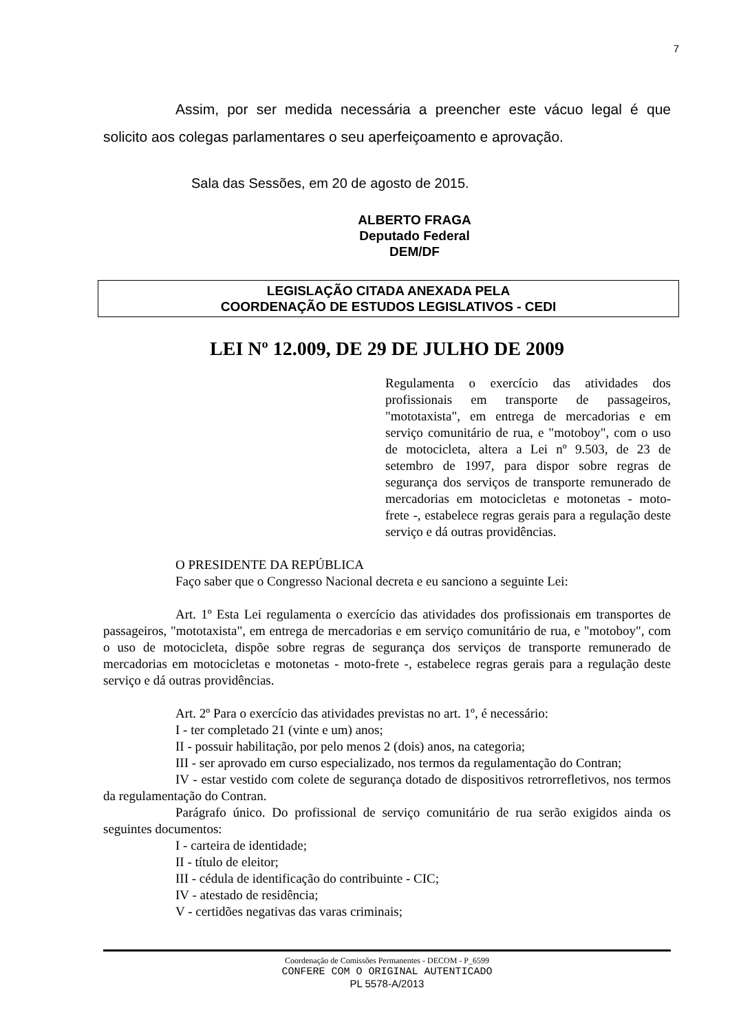7
Assim, por ser medida necessária a preencher este vácuo legal é que solicito aos colegas parlamentares o seu aperfeiçoamento e aprovação.
Sala das Sessões, em 20 de agosto de 2015.
ALBERTO FRAGA
Deputado Federal
DEM/DF
LEGISLAÇÃO CITADA ANEXADA PELA
COORDENAÇÃO DE ESTUDOS LEGISLATIVOS - CEDI
LEI Nº 12.009, DE 29 DE JULHO DE 2009
Regulamenta o exercício das atividades dos profissionais em transporte de passageiros, "mototaxista", em entrega de mercadorias e em serviço comunitário de rua, e "motoboy", com o uso de motocicleta, altera a Lei nº 9.503, de 23 de setembro de 1997, para dispor sobre regras de segurança dos serviços de transporte remunerado de mercadorias em motocicletas e motonetas - moto- frete -, estabelece regras gerais para a regulação deste serviço e dá outras providências.
O PRESIDENTE DA REPÚBLICA
Faço saber que o Congresso Nacional decreta e eu sanciono a seguinte Lei:
Art. 1º Esta Lei regulamenta o exercício das atividades dos profissionais em transportes de passageiros, "mototaxista", em entrega de mercadorias e em serviço comunitário de rua, e "motoboy", com o uso de motocicleta, dispõe sobre regras de segurança dos serviços de transporte remunerado de mercadorias em motocicletas e motonetas - moto-frete -, estabelece regras gerais para a regulação deste serviço e dá outras providências.
Art. 2º Para o exercício das atividades previstas no art. 1º, é necessário:
I - ter completado 21 (vinte e um) anos;
II - possuir habilitação, por pelo menos 2 (dois) anos, na categoria;
III - ser aprovado em curso especializado, nos termos da regulamentação do Contran;
IV - estar vestido com colete de segurança dotado de dispositivos retrorrefletivos, nos termos da regulamentação do Contran.
Parágrafo único. Do profissional de serviço comunitário de rua serão exigidos ainda os seguintes documentos:
I - carteira de identidade;
II - título de eleitor;
III - cédula de identificação do contribuinte - CIC;
IV - atestado de residência;
V - certidões negativas das varas criminais;
Coordenação de Comissões Permanentes - DECOM - P_6599
CONFERE COM O ORIGINAL AUTENTICADO
PL 5578-A/2013